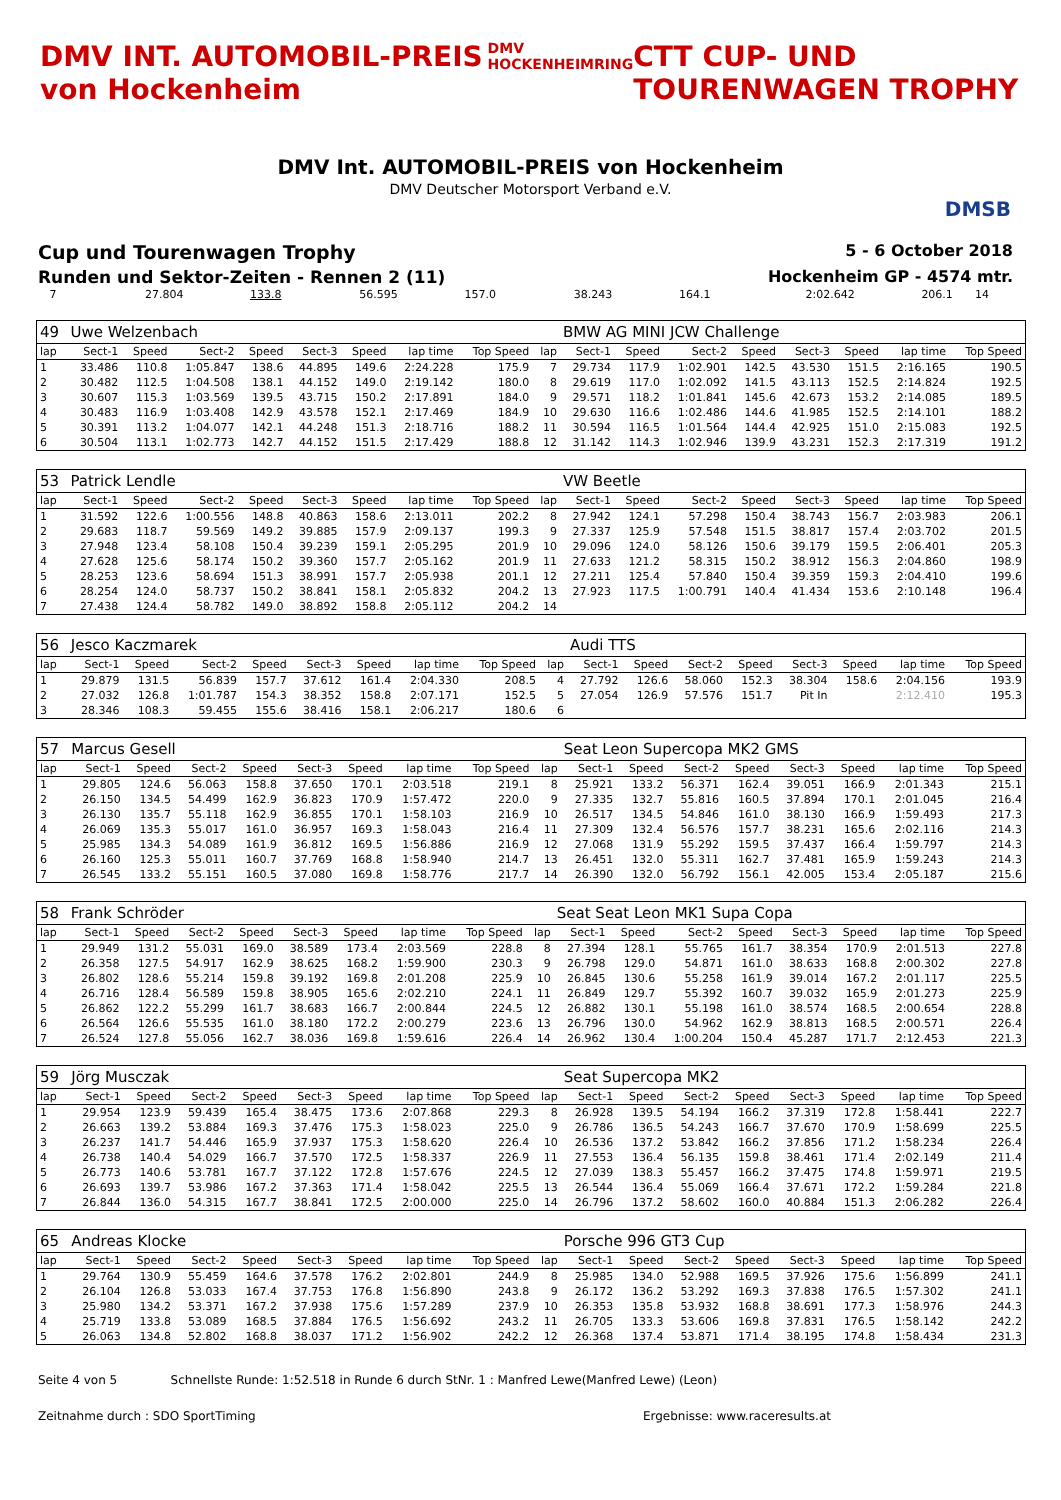DMV INT. AUTOMOBIL-PREIS von Hockenheim
DMV HOCKENHEIMRING
CTT CUP- UND TOURENWAGEN TROPHY
DMV Int. AUTOMOBIL-PREIS von Hockenheim
DMV Deutscher Motorsport Verband e.V.
DMSB
Cup und Tourenwagen Trophy 5 - 6 October 2018
Runden und Sektor-Zeiten - Rennen 2 (11) Hockenheim GP - 4574 mtr.
| 7 | 27.804 | 133.8 | 56.595 | 157.0 | 38.243 | 164.1 | 2:02.642 | 206.1 | 14 | |
| 49 | Uwe Welzenbach | | | | | | | | | BMW AG MINI JCW Challenge | | | | | | | |
| lap | Sect-1 | Speed | Sect-2 | Speed | Sect-3 | Speed | lap time | Top Speed | lap | Sect-1 | Speed | Sect-2 | Speed | Sect-3 | Speed | lap time | Top Speed |
| 1 | 33.486 | 110.8 | 1:05.847 | 138.6 | 44.895 | 149.6 | 2:24.228 | 175.9 | 7 | 29.734 | 117.9 | 1:02.901 | 142.5 | 43.530 | 151.5 | 2:16.165 | 190.5 |
| 2 | 30.482 | 112.5 | 1:04.508 | 138.1 | 44.152 | 149.0 | 2:19.142 | 180.0 | 8 | 29.619 | 117.0 | 1:02.092 | 141.5 | 43.113 | 152.5 | 2:14.824 | 192.5 |
| 3 | 30.607 | 115.3 | 1:03.569 | 139.5 | 43.715 | 150.2 | 2:17.891 | 184.0 | 9 | 29.571 | 118.2 | 1:01.841 | 145.6 | 42.673 | 153.2 | 2:14.085 | 189.5 |
| 4 | 30.483 | 116.9 | 1:03.408 | 142.9 | 43.578 | 152.1 | 2:17.469 | 184.9 | 10 | 29.630 | 116.6 | 1:02.486 | 144.6 | 41.985 | 152.5 | 2:14.101 | 188.2 |
| 5 | 30.391 | 113.2 | 1:04.077 | 142.1 | 44.248 | 151.3 | 2:18.716 | 188.2 | 11 | 30.594 | 116.5 | 1:01.564 | 144.4 | 42.925 | 151.0 | 2:15.083 | 192.5 |
| 6 | 30.504 | 113.1 | 1:02.773 | 142.7 | 44.152 | 151.5 | 2:17.429 | 188.8 | 12 | 31.142 | 114.3 | 1:02.946 | 139.9 | 43.231 | 152.3 | 2:17.319 | 191.2 |
| 53 | Patrick Lendle | | | | | | | | | VW Beetle | | | | | | | |
| lap | Sect-1 | Speed | Sect-2 | Speed | Sect-3 | Speed | lap time | Top Speed | lap | Sect-1 | Speed | Sect-2 | Speed | Sect-3 | Speed | lap time | Top Speed |
| 1 | 31.592 | 122.6 | 1:00.556 | 148.8 | 40.863 | 158.6 | 2:13.011 | 202.2 | 8 | 27.942 | 124.1 | 57.298 | 150.4 | 38.743 | 156.7 | 2:03.983 | 206.1 |
| 2 | 29.683 | 118.7 | 59.569 | 149.2 | 39.885 | 157.9 | 2:09.137 | 199.3 | 9 | 27.337 | 125.9 | 57.548 | 151.5 | 38.817 | 157.4 | 2:03.702 | 201.5 |
| 3 | 27.948 | 123.4 | 58.108 | 150.4 | 39.239 | 159.1 | 2:05.295 | 201.9 | 10 | 29.096 | 124.0 | 58.126 | 150.6 | 39.179 | 159.5 | 2:06.401 | 205.3 |
| 4 | 27.628 | 125.6 | 58.174 | 150.2 | 39.360 | 157.7 | 2:05.162 | 201.9 | 11 | 27.633 | 121.2 | 58.315 | 150.2 | 38.912 | 156.3 | 2:04.860 | 198.9 |
| 5 | 28.253 | 123.6 | 58.694 | 151.3 | 38.991 | 157.7 | 2:05.938 | 201.1 | 12 | 27.211 | 125.4 | 57.840 | 150.4 | 39.359 | 159.3 | 2:04.410 | 199.6 |
| 6 | 28.254 | 124.0 | 58.737 | 150.2 | 38.841 | 158.1 | 2:05.832 | 204.2 | 13 | 27.923 | 117.5 | 1:00.791 | 140.4 | 41.434 | 153.6 | 2:10.148 | 196.4 |
| 7 | 27.438 | 124.4 | 58.782 | 149.0 | 38.892 | 158.8 | 2:05.112 | 204.2 | 14 | | | | | | | | |
| 56 | Jesco Kaczmarek | | | | | | | | | Audi TTS | | | | | | | |
| lap | Sect-1 | Speed | Sect-2 | Speed | Sect-3 | Speed | lap time | Top Speed | lap | Sect-1 | Speed | Sect-2 | Speed | Sect-3 | Speed | lap time | Top Speed |
| 1 | 29.879 | 131.5 | 56.839 | 157.7 | 37.612 | 161.4 | 2:04.330 | 208.5 | 4 | 27.792 | 126.6 | 58.060 | 152.3 | 38.304 | 158.6 | 2:04.156 | 193.9 |
| 2 | 27.032 | 126.8 | 1:01.787 | 154.3 | 38.352 | 158.8 | 2:07.171 | 152.5 | 5 | 27.054 | 126.9 | 57.576 | 151.7 | Pit In | | 2:12.410 | 195.3 |
| 3 | 28.346 | 108.3 | 59.455 | 155.6 | 38.416 | 158.1 | 2:06.217 | 180.6 | 6 | | | | | | | | |
| 57 | Marcus Gesell | | | | | | | | | Seat Leon Supercopa MK2 GMS | | | | | | | |
| lap | Sect-1 | Speed | Sect-2 | Speed | Sect-3 | Speed | lap time | Top Speed | lap | Sect-1 | Speed | Sect-2 | Speed | Sect-3 | Speed | lap time | Top Speed |
| 1 | 29.805 | 124.6 | 56.063 | 158.8 | 37.650 | 170.1 | 2:03.518 | 219.1 | 8 | 25.921 | 133.2 | 56.371 | 162.4 | 39.051 | 166.9 | 2:01.343 | 215.1 |
| 2 | 26.150 | 134.5 | 54.499 | 162.9 | 36.823 | 170.9 | 1:57.472 | 220.0 | 9 | 27.335 | 132.7 | 55.816 | 160.5 | 37.894 | 170.1 | 2:01.045 | 216.4 |
| 3 | 26.130 | 135.7 | 55.118 | 162.9 | 36.855 | 170.1 | 1:58.103 | 216.9 | 10 | 26.517 | 134.5 | 54.846 | 161.0 | 38.130 | 166.9 | 1:59.493 | 217.3 |
| 4 | 26.069 | 135.3 | 55.017 | 161.0 | 36.957 | 169.3 | 1:58.043 | 216.4 | 11 | 27.309 | 132.4 | 56.576 | 157.7 | 38.231 | 165.6 | 2:02.116 | 214.3 |
| 5 | 25.985 | 134.3 | 54.089 | 161.9 | 36.812 | 169.5 | 1:56.886 | 216.9 | 12 | 27.068 | 131.9 | 55.292 | 159.5 | 37.437 | 166.4 | 1:59.797 | 214.3 |
| 6 | 26.160 | 125.3 | 55.011 | 160.7 | 37.769 | 168.8 | 1:58.940 | 214.7 | 13 | 26.451 | 132.0 | 55.311 | 162.7 | 37.481 | 165.9 | 1:59.243 | 214.3 |
| 7 | 26.545 | 133.2 | 55.151 | 160.5 | 37.080 | 169.8 | 1:58.776 | 217.7 | 14 | 26.390 | 132.0 | 56.792 | 156.1 | 42.005 | 153.4 | 2:05.187 | 215.6 |
| 58 | Frank Schröder | | | | | | | | | Seat Seat Leon MK1 Supa Copa | | | | | | | |
| lap | Sect-1 | Speed | Sect-2 | Speed | Sect-3 | Speed | lap time | Top Speed | lap | Sect-1 | Speed | Sect-2 | Speed | Sect-3 | Speed | lap time | Top Speed |
| 1 | 29.949 | 131.2 | 55.031 | 169.0 | 38.589 | 173.4 | 2:03.569 | 228.8 | 8 | 27.394 | 128.1 | 55.765 | 161.7 | 38.354 | 170.9 | 2:01.513 | 227.8 |
| 2 | 26.358 | 127.5 | 54.917 | 162.9 | 38.625 | 168.2 | 1:59.900 | 230.3 | 9 | 26.798 | 129.0 | 54.871 | 161.0 | 38.633 | 168.8 | 2:00.302 | 227.8 |
| 3 | 26.802 | 128.6 | 55.214 | 159.8 | 39.192 | 169.8 | 2:01.208 | 225.9 | 10 | 26.845 | 130.6 | 55.258 | 161.9 | 39.014 | 167.2 | 2:01.117 | 225.5 |
| 4 | 26.716 | 128.4 | 56.589 | 159.8 | 38.905 | 165.6 | 2:02.210 | 224.1 | 11 | 26.849 | 129.7 | 55.392 | 160.7 | 39.032 | 165.9 | 2:01.273 | 225.9 |
| 5 | 26.862 | 122.2 | 55.299 | 161.7 | 38.683 | 166.7 | 2:00.844 | 224.5 | 12 | 26.882 | 130.1 | 55.198 | 161.0 | 38.574 | 168.5 | 2:00.654 | 228.8 |
| 6 | 26.564 | 126.6 | 55.535 | 161.0 | 38.180 | 172.2 | 2:00.279 | 223.6 | 13 | 26.796 | 130.0 | 54.962 | 162.9 | 38.813 | 168.5 | 2:00.571 | 226.4 |
| 7 | 26.524 | 127.8 | 55.056 | 162.7 | 38.036 | 169.8 | 1:59.616 | 226.4 | 14 | 26.962 | 130.4 | 1:00.204 | 150.4 | 45.287 | 171.7 | 2:12.453 | 221.3 |
| 59 | Jörg Musczak | | | | | | | | | Seat Supercopa MK2 | | | | | | | |
| lap | Sect-1 | Speed | Sect-2 | Speed | Sect-3 | Speed | lap time | Top Speed | lap | Sect-1 | Speed | Sect-2 | Speed | Sect-3 | Speed | lap time | Top Speed |
| 1 | 29.954 | 123.9 | 59.439 | 165.4 | 38.475 | 173.6 | 2:07.868 | 229.3 | 8 | 26.928 | 139.5 | 54.194 | 166.2 | 37.319 | 172.8 | 1:58.441 | 222.7 |
| 2 | 26.663 | 139.2 | 53.884 | 169.3 | 37.476 | 175.3 | 1:58.023 | 225.0 | 9 | 26.786 | 136.5 | 54.243 | 166.7 | 37.670 | 170.9 | 1:58.699 | 225.5 |
| 3 | 26.237 | 141.7 | 54.446 | 165.9 | 37.937 | 175.3 | 1:58.620 | 226.4 | 10 | 26.536 | 137.2 | 53.842 | 166.2 | 37.856 | 171.2 | 1:58.234 | 226.4 |
| 4 | 26.738 | 140.4 | 54.029 | 166.7 | 37.570 | 172.5 | 1:58.337 | 226.9 | 11 | 27.553 | 136.4 | 56.135 | 159.8 | 38.461 | 171.4 | 2:02.149 | 211.4 |
| 5 | 26.773 | 140.6 | 53.781 | 167.7 | 37.122 | 172.8 | 1:57.676 | 224.5 | 12 | 27.039 | 138.3 | 55.457 | 166.2 | 37.475 | 174.8 | 1:59.971 | 219.5 |
| 6 | 26.693 | 139.7 | 53.986 | 167.2 | 37.363 | 171.4 | 1:58.042 | 225.5 | 13 | 26.544 | 136.4 | 55.069 | 166.4 | 37.671 | 172.2 | 1:59.284 | 221.8 |
| 7 | 26.844 | 136.0 | 54.315 | 167.7 | 38.841 | 172.5 | 2:00.000 | 225.0 | 14 | 26.796 | 137.2 | 58.602 | 160.0 | 40.884 | 151.3 | 2:06.282 | 226.4 |
| 65 | Andreas Klocke | | | | | | | | | Porsche 996 GT3 Cup | | | | | | | |
| lap | Sect-1 | Speed | Sect-2 | Speed | Sect-3 | Speed | lap time | Top Speed | lap | Sect-1 | Speed | Sect-2 | Speed | Sect-3 | Speed | lap time | Top Speed |
| 1 | 29.764 | 130.9 | 55.459 | 164.6 | 37.578 | 176.2 | 2:02.801 | 244.9 | 8 | 25.985 | 134.0 | 52.988 | 169.5 | 37.926 | 175.6 | 1:56.899 | 241.1 |
| 2 | 26.104 | 126.8 | 53.033 | 167.4 | 37.753 | 176.8 | 1:56.890 | 243.8 | 9 | 26.172 | 136.2 | 53.292 | 169.3 | 37.838 | 176.5 | 1:57.302 | 241.1 |
| 3 | 25.980 | 134.2 | 53.371 | 167.2 | 37.938 | 175.6 | 1:57.289 | 237.9 | 10 | 26.353 | 135.8 | 53.932 | 168.8 | 38.691 | 177.3 | 1:58.976 | 244.3 |
| 4 | 25.719 | 133.8 | 53.089 | 168.5 | 37.884 | 176.5 | 1:56.692 | 243.2 | 11 | 26.705 | 133.3 | 53.606 | 169.8 | 37.831 | 176.5 | 1:58.142 | 242.2 |
| 5 | 26.063 | 134.8 | 52.802 | 168.8 | 38.037 | 171.2 | 1:56.902 | 242.2 | 12 | 26.368 | 137.4 | 53.871 | 171.4 | 38.195 | 174.8 | 1:58.434 | 231.3 |
Seite 4 von 5 Schnellste Runde: 1:52.518 in Runde 6 durch StNr. 1 : Manfred Lewe(Manfred Lewe) (Leon)
Zeitnahme durch : SDO SportTiming Ergebnisse: www.raceresults.at